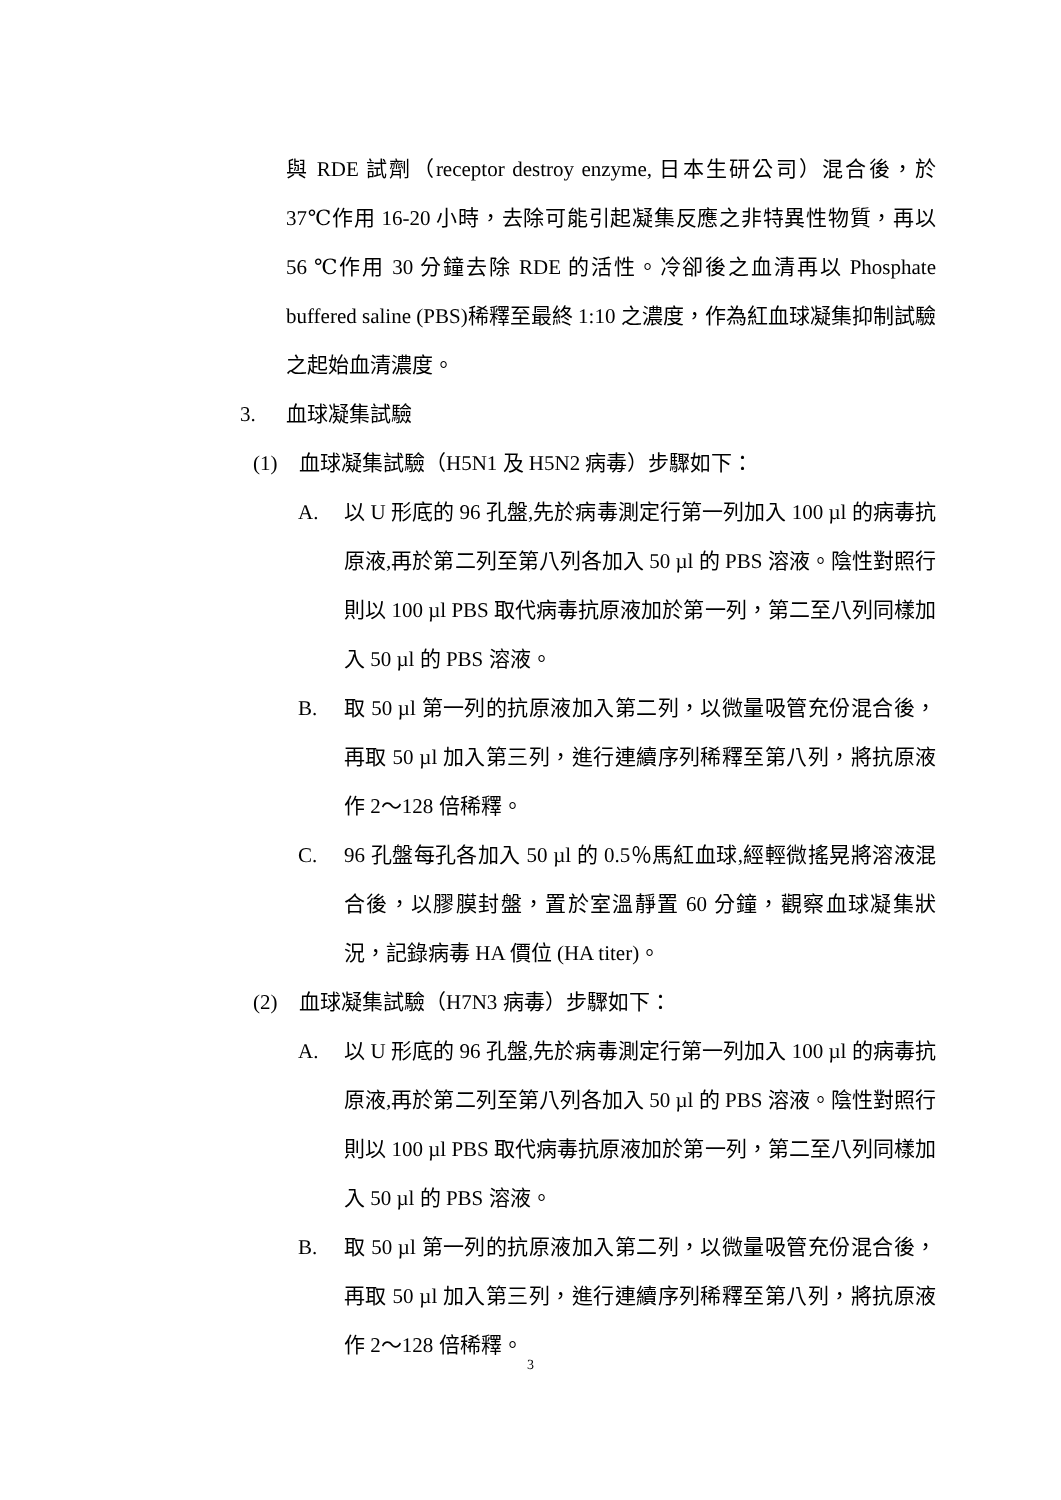與 RDE 試劑（receptor destroy enzyme, 日本生研公司）混合後，於 37℃作用 16-20 小時，去除可能引起凝集反應之非特異性物質，再以 56 ℃作用 30 分鐘去除 RDE 的活性。冷卻後之血清再以 Phosphate buffered saline (PBS)稀釋至最終 1:10 之濃度，作為紅血球凝集抑制試驗之起始血清濃度。
3. 血球凝集試驗
(1) 血球凝集試驗（H5N1 及 H5N2 病毒）步驟如下：
A. 以 U 形底的 96 孔盤,先於病毒測定行第一列加入 100 µl 的病毒抗原液,再於第二列至第八列各加入 50 µl 的 PBS 溶液。陰性對照行則以 100 µl PBS 取代病毒抗原液加於第一列，第二至八列同樣加入 50 µl 的 PBS 溶液。
B. 取 50 µl 第一列的抗原液加入第二列，以微量吸管充份混合後，再取 50 µl 加入第三列，進行連續序列稀釋至第八列，將抗原液作 2～128 倍稀釋。
C. 96 孔盤每孔各加入 50 µl 的 0.5％馬紅血球,經輕微搖晃將溶液混合後，以膠膜封盤，置於室溫靜置 60 分鐘，觀察血球凝集狀況，記錄病毒 HA 價位 (HA titer)。
(2) 血球凝集試驗（H7N3 病毒）步驟如下：
A. 以 U 形底的 96 孔盤,先於病毒測定行第一列加入 100 µl 的病毒抗原液,再於第二列至第八列各加入 50 µl 的 PBS 溶液。陰性對照行則以 100 µl PBS 取代病毒抗原液加於第一列，第二至八列同樣加入 50 µl 的 PBS 溶液。
B. 取 50 µl 第一列的抗原液加入第二列，以微量吸管充份混合後，再取 50 µl 加入第三列，進行連續序列稀釋至第八列，將抗原液作 2～128 倍稀釋。
3